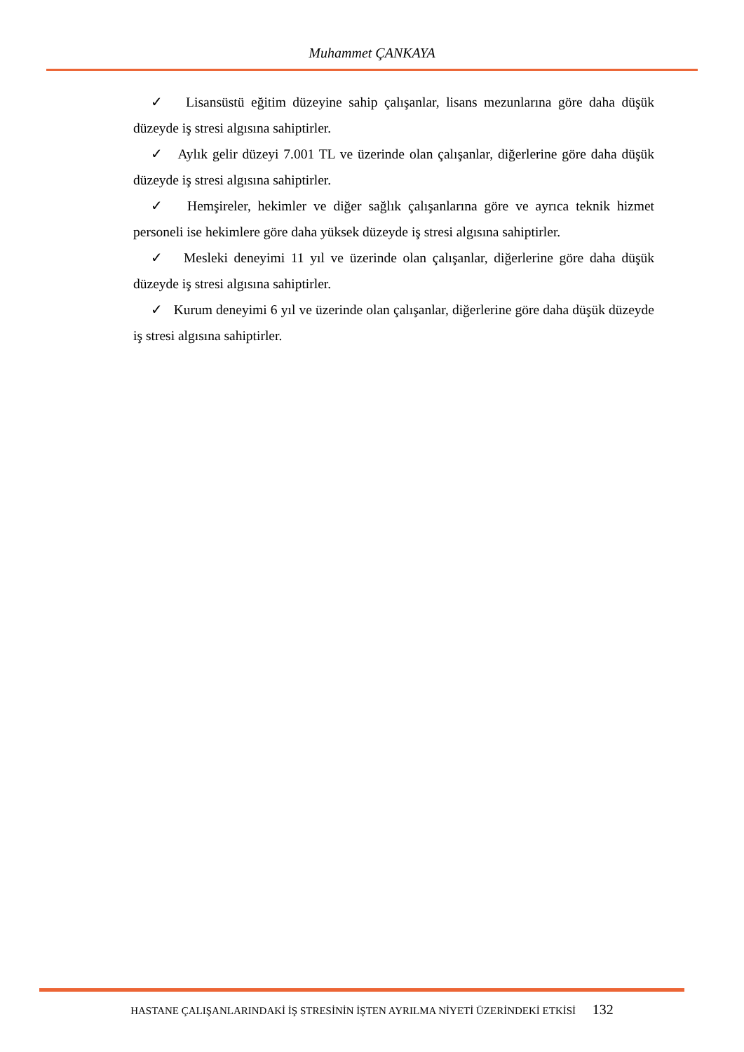Muhammet ÇANKAYA
✓ Lisansüstü eğitim düzeyine sahip çalışanlar, lisans mezunlarına göre daha düşük düzeyde iş stresi algısına sahiptirler.
✓ Aylık gelir düzeyi 7.001 TL ve üzerinde olan çalışanlar, diğerlerine göre daha düşük düzeyde iş stresi algısına sahiptirler.
✓ Hemşireler, hekimler ve diğer sağlık çalışanlarına göre ve ayrıca teknik hizmet personeli ise hekimlere göre daha yüksek düzeyde iş stresi algısına sahiptirler.
✓ Mesleki deneyimi 11 yıl ve üzerinde olan çalışanlar, diğerlerine göre daha düşük düzeyde iş stresi algısına sahiptirler.
✓ Kurum deneyimi 6 yıl ve üzerinde olan çalışanlar, diğerlerine göre daha düşük düzeyde iş stresi algısına sahiptirler.
HASTANE ÇALIŞANLARINDAKİ İŞ STRESİNİN İŞTEN AYRILMA NİYETİ ÜZERİNDEKİ ETKİSİ 132